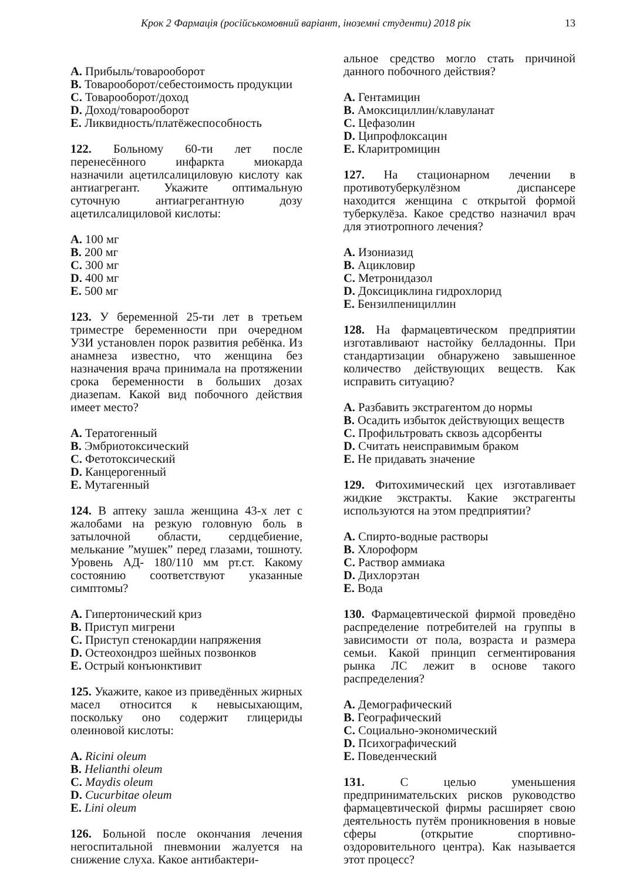Крок 2 Фармація (російськомовний варіант, іноземні студенти) 2018 рік 13
A. Прибыль/товарооборот
B. Товарооборот/себестоимость продукции
C. Товарооборот/доход
D. Доход/товарооборот
E. Ликвидность/платёжеспособность
122. Больному 60-ти лет после перенесённого инфаркта миокарда назначили ацетилсалициловую кислоту как антиагрегант. Укажите оптимальную суточную антиагрегантную дозу ацетилсалициловой кислоты:
A. 100 мг
B. 200 мг
C. 300 мг
D. 400 мг
E. 500 мг
123. У беременной 25-ти лет в третьем триместре беременности при очередном УЗИ установлен порок развития ребёнка. Из анамнеза известно, что женщина без назначения врача принимала на протяжении срока беременности в больших дозах диазепам. Какой вид побочного действия имеет место?
A. Тератогенный
B. Эмбриотоксический
C. Фетотоксический
D. Канцерогенный
E. Мутагенный
124. В аптеку зашла женщина 43-х лет с жалобами на резкую головную боль в затылочной области, сердцебиение, мелькание ”мушек” перед глазами, тошноту. Уровень АД- 180/110 мм рт.ст. Какому состоянию соответствуют указанные симптомы?
A. Гипертонический криз
B. Приступ мигрени
C. Приступ стенокардии напряжения
D. Остеохондроз шейных позвонков
E. Острый конъюнктивит
125. Укажите, какое из приведённых жирных масел относится к невысыхающим, поскольку оно содержит глицериды олеиновой кислоты:
A. Ricini oleum
B. Helianthi oleum
C. Maydis oleum
D. Cucurbitae oleum
E. Lini oleum
126. Больной после окончания лечения негоспитальной пневмонии жалуется на снижение слуха. Какое антибактери-
альное средство могло стать причиной данного побочного действия?
A. Гентамицин
B. Амоксициллин/клавуланат
C. Цефазолин
D. Ципрофлоксацин
E. Кларитромицин
127. На стационарном лечении в противотуберкулёзном диспансере находится женщина с открытой формой туберкулёза. Какое средство назначил врач для этиотропного лечения?
A. Изониазид
B. Ацикловир
C. Метронидазол
D. Доксициклина гидрохлорид
E. Бензилпенициллин
128. На фармацевтическом предприятии изготавливают настойку белладонны. При стандартизации обнаружено завышенное количество действующих веществ. Как исправить ситуацию?
A. Разбавить экстрагентом до нормы
B. Осадить избыток действующих веществ
C. Профильтровать сквозь адсорбенты
D. Считать неисправимым браком
E. Не придавать значение
129. Фитохимический цех изготавливает жидкие экстракты. Какие экстрагенты используются на этом предприятии?
A. Спирто-водные растворы
B. Хлороформ
C. Раствор аммиака
D. Дихлорэтан
E. Вода
130. Фармацевтической фирмой проведёно распределение потребителей на группы в зависимости от пола, возраста и размера семьи. Какой принцип сегментирования рынка ЛС лежит в основе такого распределения?
A. Демографический
B. Географический
C. Социально-экономический
D. Психографический
E. Поведенческий
131. С целью уменьшения предпринимательских рисков руководство фармацевтической фирмы расширяет свою деятельность путём проникновения в новые сферы (открытие спортивно-оздоровительного центра). Как называется этот процесс?